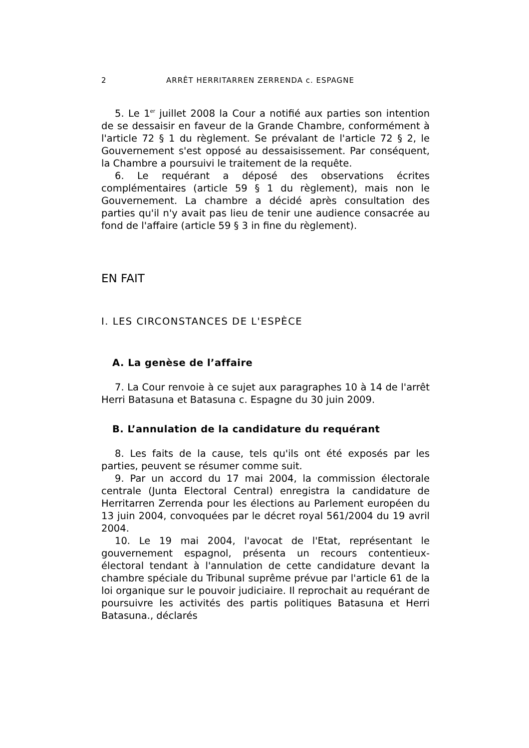2 ARRÊT HERRITARREN ZERRENDA c. ESPAGNE
5. Le 1<sup>er</sup> juillet 2008 la Cour a notifié aux parties son intention de se dessaisir en faveur de la Grande Chambre, conformément à l'article 72 § 1 du règlement. Se prévalant de l'article 72 § 2, le Gouvernement s'est opposé au dessaisissement. Par conséquent, la Chambre a poursuivi le traitement de la requête.
6. Le requérant a déposé des observations écrites complémentaires (article 59 § 1 du règlement), mais non le Gouvernement. La chambre a décidé après consultation des parties qu'il n'y avait pas lieu de tenir une audience consacrée au fond de l'affaire (article 59 § 3 in fine du règlement).
EN FAIT
I. LES CIRCONSTANCES DE L'ESPÈCE
A. La genèse de l’affaire
7. La Cour renvoie à ce sujet aux paragraphes 10 à 14 de l'arrêt Herri Batasuna et Batasuna c. Espagne du 30 juin 2009.
B. L’annulation de la candidature du requérant
8. Les faits de la cause, tels qu'ils ont été exposés par les parties, peuvent se résumer comme suit.
9. Par un accord du 17 mai 2004, la commission électorale centrale (Junta Electoral Central) enregistra la candidature de Herritarren Zerrenda pour les élections au Parlement européen du 13 juin 2004, convoquées par le décret royal 561/2004 du 19 avril 2004.
10. Le 19 mai 2004, l'avocat de l'Etat, représentant le gouvernement espagnol, présenta un recours contentieux-électoral tendant à l'annulation de cette candidature devant la chambre spéciale du Tribunal suprême prévue par l'article 61 de la loi organique sur le pouvoir judiciaire. Il reprochait au requérant de poursuivre les activités des partis politiques Batasuna et Herri Batasuna., déclarés